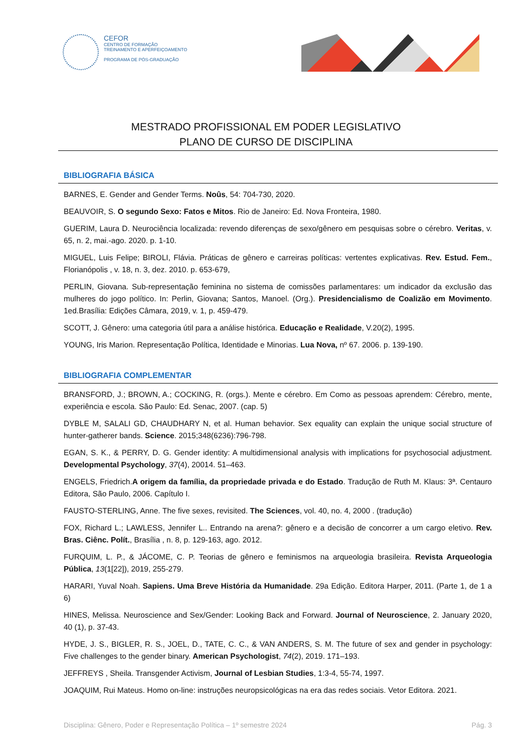CEFOR
CENTRO DE FORMAÇÃO
TREINAMENTO E APERFEIÇOAMENTO
PROGRAMA DE PÓS-GRADUAÇÃO
MESTRADO PROFISSIONAL EM PODER LEGISLATIVO
PLANO DE CURSO DE DISCIPLINA
BIBLIOGRAFIA BÁSICA
BARNES, E. Gender and Gender Terms. Noûs, 54: 704-730, 2020.
BEAUVOIR, S. O segundo Sexo: Fatos e Mitos. Rio de Janeiro: Ed. Nova Fronteira, 1980.
GUERIM, Laura D. Neurociência localizada: revendo diferenças de sexo/gênero em pesquisas sobre o cérebro. Veritas, v. 65, n. 2, mai.-ago. 2020. p. 1-10.
MIGUEL, Luis Felipe; BIROLI, Flávia. Práticas de gênero e carreiras políticas: vertentes explicativas. Rev. Estud. Fem., Florianópolis , v. 18, n. 3, dez. 2010. p. 653-679,
PERLIN, Giovana. Sub-representação feminina no sistema de comissões parlamentares: um indicador da exclusão das mulheres do jogo político. In: Perlin, Giovana; Santos, Manoel. (Org.). Presidencialismo de Coalizão em Movimento. 1ed.Brasília: Edições Câmara, 2019, v. 1, p. 459-479.
SCOTT, J. Gênero: uma categoria útil para a análise histórica. Educação e Realidade, V.20(2), 1995.
YOUNG, Iris Marion. Representação Política, Identidade e Minorias. Lua Nova, nº 67. 2006. p. 139-190.
BIBLIOGRAFIA COMPLEMENTAR
BRANSFORD, J.; BROWN, A.; COCKING, R. (orgs.). Mente e cérebro. Em Como as pessoas aprendem: Cérebro, mente, experiência e escola. São Paulo: Ed. Senac, 2007. (cap. 5)
DYBLE M, SALALI GD, CHAUDHARY N, et al. Human behavior. Sex equality can explain the unique social structure of hunter-gatherer bands. Science. 2015;348(6236):796-798.
EGAN, S. K., & PERRY, D. G. Gender identity: A multidimensional analysis with implications for psychosocial adjustment. Developmental Psychology, 37(4), 20014. 51–463.
ENGELS, Friedrich.A origem da família, da propriedade privada e do Estado. Tradução de Ruth M. Klaus: 3ª. Centauro Editora, São Paulo, 2006. Capítulo I.
FAUSTO-STERLING, Anne. The five sexes, revisited. The Sciences, vol. 40, no. 4, 2000 . (tradução)
FOX, Richard L.; LAWLESS, Jennifer L.. Entrando na arena?: gênero e a decisão de concorrer a um cargo eletivo. Rev. Bras. Ciênc. Polít., Brasília , n. 8, p. 129-163, ago. 2012.
FURQUIM, L. P., & JÁCOME, C. P. Teorias de gênero e feminismos na arqueologia brasileira. Revista Arqueologia Pública, 13(1[22]), 2019, 255-279.
HARARI, Yuval Noah. Sapiens. Uma Breve História da Humanidade. 29a Edição. Editora Harper, 2011. (Parte 1, de 1 a 6)
HINES, Melissa. Neuroscience and Sex/Gender: Looking Back and Forward. Journal of Neuroscience, 2. January 2020, 40 (1), p. 37-43.
HYDE, J. S., BIGLER, R. S., JOEL, D., TATE, C. C., & VAN ANDERS, S. M. The future of sex and gender in psychology: Five challenges to the gender binary. American Psychologist, 74(2), 2019. 171–193.
JEFFREYS , Sheila. Transgender Activism, Journal of Lesbian Studies, 1:3-4, 55-74, 1997.
JOAQUIM, Rui Mateus. Homo on-line: instruções neuropsicológicas na era das redes sociais. Vetor Editora. 2021.
Disciplina: Gênero, Poder e Representação Política – 1º semestre 2024 Pág. 3